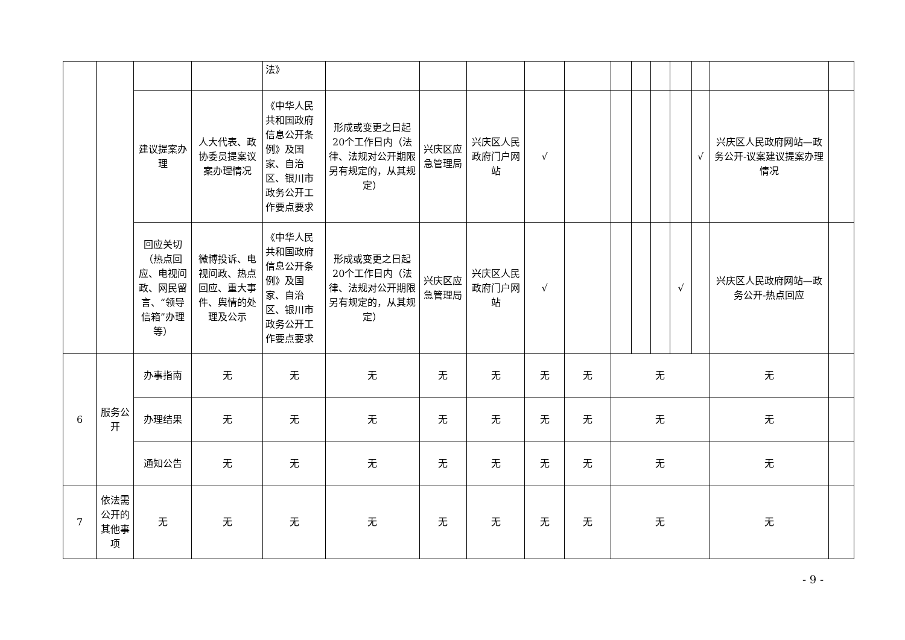| | | | | 法》 | | | | | | | | | | | | |
| | | 建议提案办理 | 人大代表、政协委员提案议案办理情况 | 《中华人民共和国政府信息公开条例》及国家、自治区、银川市政务公开工作要点要求 | 形成或变更之日起20个工作日内（法律、法规对公开期限另有规定的，从其规定） | 兴庆区应急管理局 | 兴庆区人民政府门户网站 | √ | | | | | | √ | 兴庆区人民政府网站—政务公开-议案建议提案办理情况 | |
| | | 回应关切（热点回应、电视问政、网民留言、“领导信箱”办理等） | 微博投诉、电视问政、热点回应、重大事件、舆情的处理及公示 | 《中华人民共和国政府信息公开条例》及国家、自治区、银川市政务公开工作要点要求 | 形成或变更之日起20个工作日内（法律、法规对公开期限另有规定的，从其规定） | 兴庆区应急管理局 | 兴庆区人民政府门户网站 | √ | | | | | √ | | 兴庆区人民政府网站—政务公开-热点回应 | |
| 6 | 服务公开 | 办事指南 | 无 | 无 | 无 | 无 | 无 | 无 | 无 | 无 | | | | | 无 | |
| | | 办理结果 | 无 | 无 | 无 | 无 | 无 | 无 | 无 | 无 | | | | | 无 | |
| | | 通知公告 | 无 | 无 | 无 | 无 | 无 | 无 | 无 | 无 | | | | | 无 | |
| 7 | 依法需公开的其他事项 | 无 | 无 | 无 | 无 | 无 | 无 | 无 | 无 | 无 | | | | | 无 | |
- 9 -